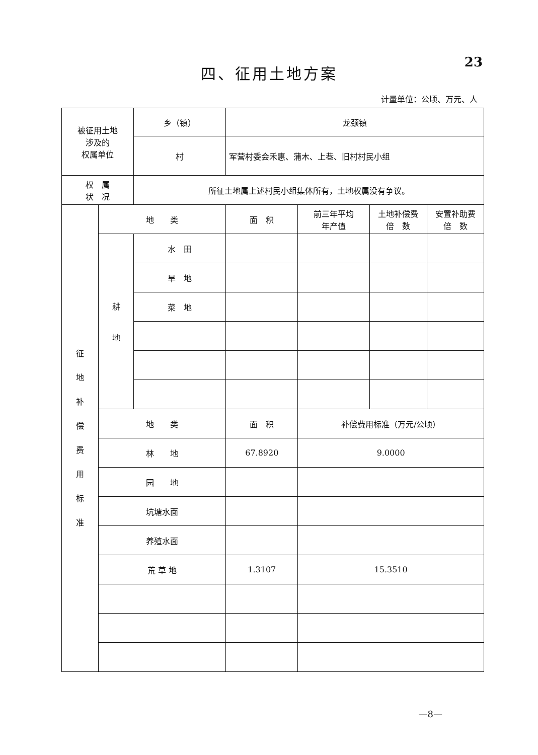23
四、征用土地方案
计量单位：公顷、万元、人
| 被征用土地 涉及的 权属单位 | | 乡（镇） | 龙颈镇 | | | |
| | | 村 | 军营村委会禾惠、蒲木、上巷、旧村村民小组 | | | |
| 权 属 状 况 | | 所征土地属上述村民小组集体所有，土地权属没有争议。 | | | | |
| 征地补偿费用标准 | 地 类 | | 面 积 | 前三年平均 年产值 | 土地补偿费 倍 数 | 安置补助费 倍 数 |
| | 耕 地 | 水 田 | | | | |
| | | 旱 地 | | | | |
| | | 菜 地 | | | | |
| | 地 类 | | 面 积 | 补偿费用标准（万元/公顷） | | |
| | 林 地 | | 67.8920 | 9.0000 | | |
| | 园 地 | | | | | |
| | 坑塘水面 | | | | | |
| | 养殖水面 | | | | | |
| | 荒 草 地 | | 1.3107 | 15.3510 | | |
—8—